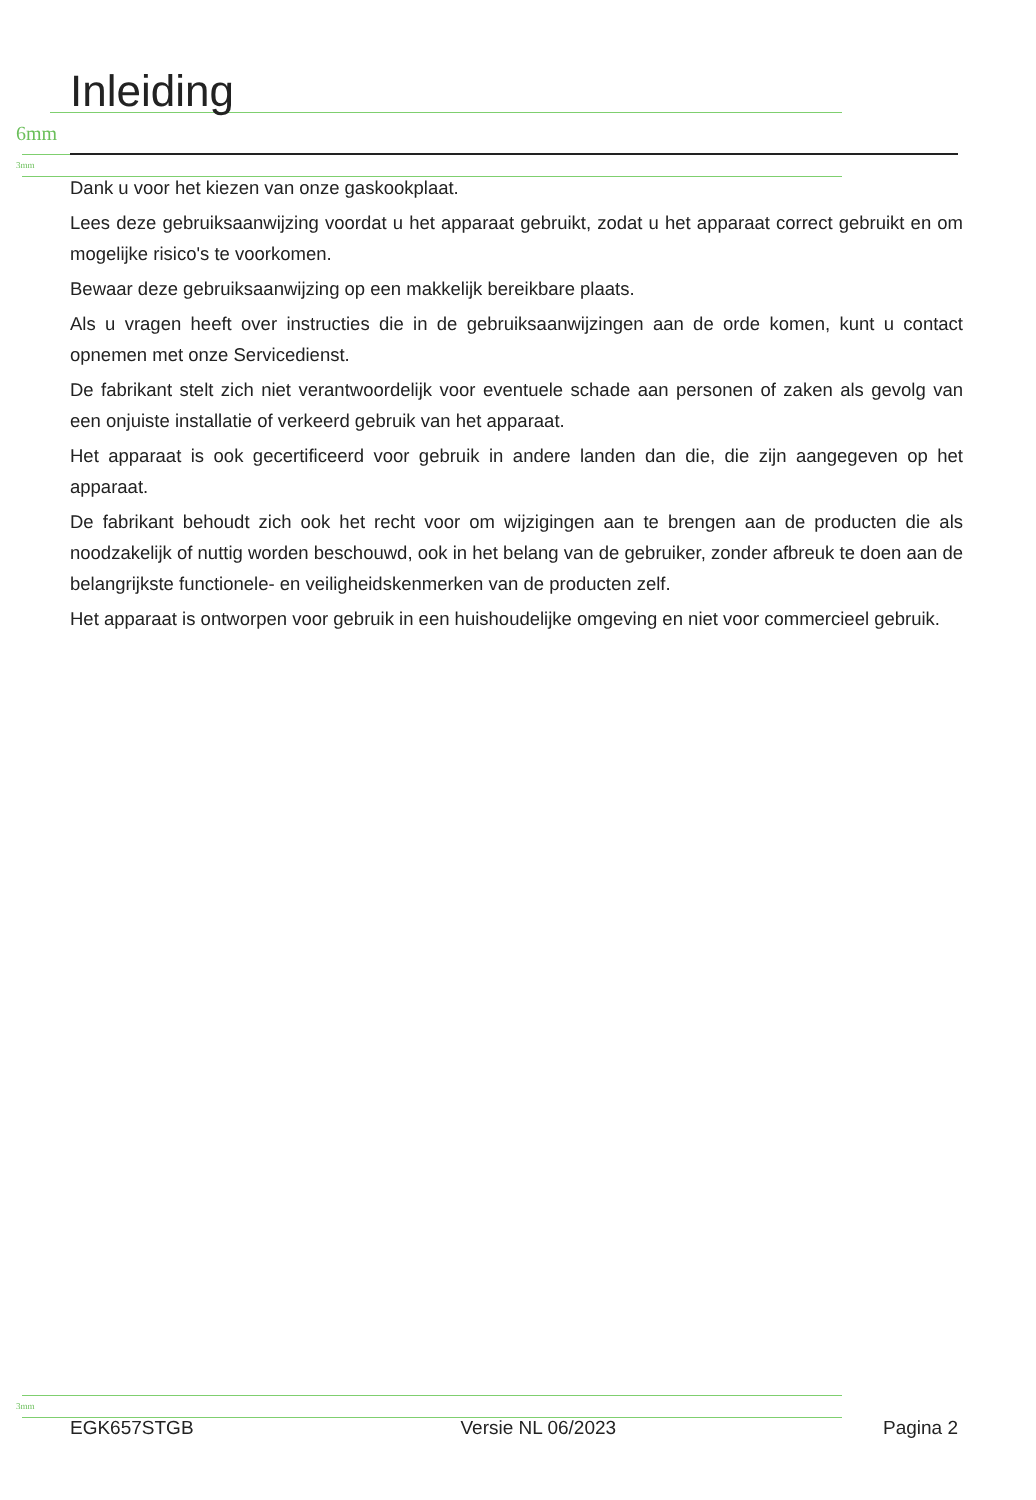6mm
3mm
3mm
Inleiding
Dank u voor het kiezen van onze gaskookplaat.
Lees deze gebruiksaanwijzing voordat u het apparaat gebruikt, zodat u het apparaat correct gebruikt en om mogelijke risico's te voorkomen.
Bewaar deze gebruiksaanwijzing op een makkelijk bereikbare plaats.
Als u vragen heeft over instructies die in de gebruiksaanwijzingen aan de orde komen, kunt u contact opnemen met onze Servicedienst.
De fabrikant stelt zich niet verantwoordelijk voor eventuele schade aan personen of zaken als gevolg van een onjuiste installatie of verkeerd gebruik van het apparaat.
Het apparaat is ook gecertificeerd voor gebruik in andere landen dan die, die zijn aangegeven op het apparaat.
De fabrikant behoudt zich ook het recht voor om wijzigingen aan te brengen aan de producten die als noodzakelijk of nuttig worden beschouwd, ook in het belang van de gebruiker, zonder afbreuk te doen aan de belangrijkste functionele- en veiligheidskenmerken van de producten zelf.
Het apparaat is ontworpen voor gebruik in een huishoudelijke omgeving en niet voor commercieel gebruik.
EGK657STGB Versie NL 06/2023 Pagina 2